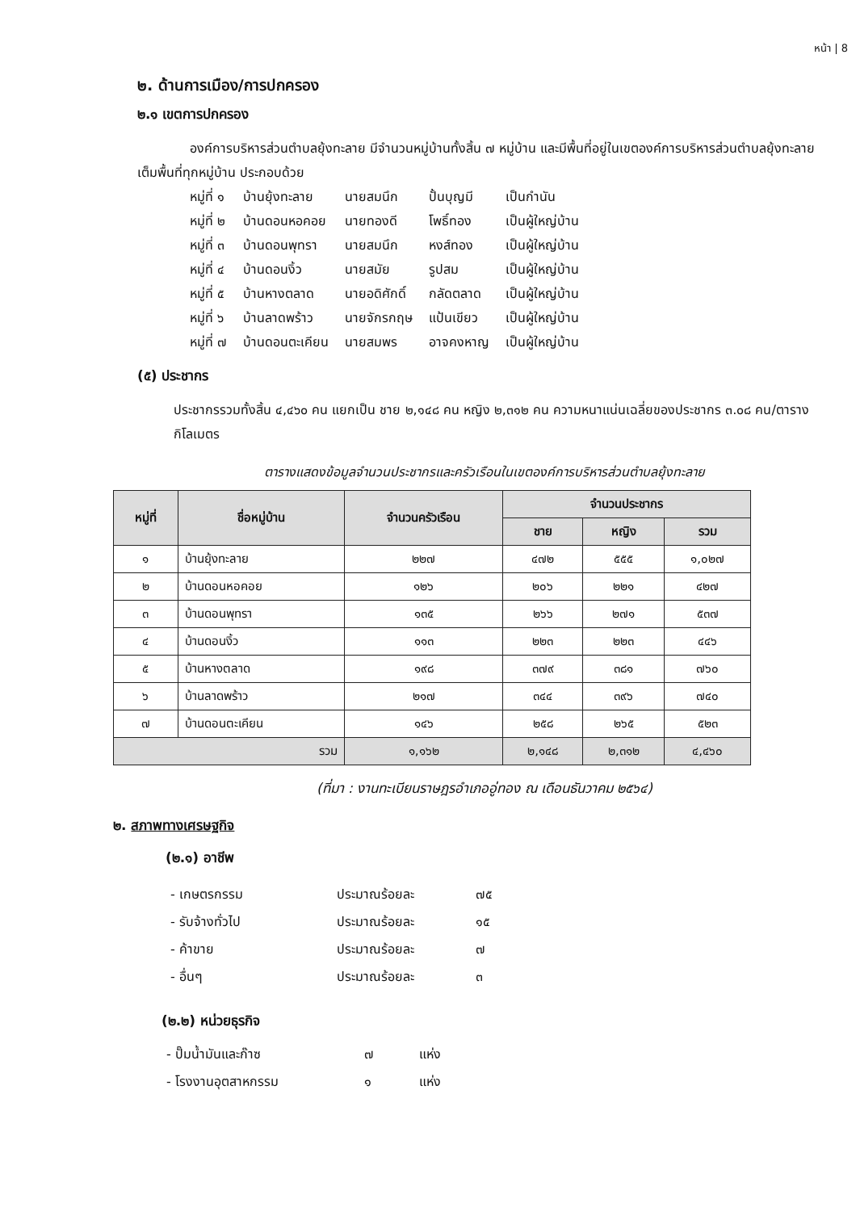หน้า | 8
๒. ด้านการเมือง/การปกครอง
๒.๑ เขตการปกครอง
องค์การบริหารส่วนตำบลยุ้งทะลาย มีจำนวนหมู่บ้านทั้งสิ้น ๗ หมู่บ้าน และมีพื้นที่อยู่ในเขตองค์การบริหารส่วนตำบลยุ้งทะลายเต็มพื้นที่ทุกหมู่บ้าน ประกอบด้วย
| หมู่ที่ ๑ | บ้านยุ้งทะลาย | นายสมนึก | ปั้นบุญมี | เป็นกำนัน |
| หมู่ที่ ๒ | บ้านดอนหอคอย | นายทองดี | โพธิ์ทอง | เป็นผู้ใหญ่บ้าน |
| หมู่ที่ ๓ | บ้านดอนพุทรา | นายสมนึก | หงส์ทอง | เป็นผู้ใหญ่บ้าน |
| หมู่ที่ ๔ | บ้านดอนงิ้ว | นายสมัย | รูปสม | เป็นผู้ใหญ่บ้าน |
| หมู่ที่ ๕ | บ้านหางตลาด | นายอดิศักดิ์ | กลัดตลาด | เป็นผู้ใหญ่บ้าน |
| หมู่ที่ ๖ | บ้านลาดพร้าว | นายจักรกฤษ | แป้นเขียว | เป็นผู้ใหญ่บ้าน |
| หมู่ที่ ๗ | บ้านดอนตะเคียน | นายสมพร | อาจคงหาญ | เป็นผู้ใหญ่บ้าน |
(๕) ประชากร
ประชากรรวมทั้งสิ้น ๔,๔๖๐ คน แยกเป็น ชาย ๒,๑๔๘ คน หญิง ๒,๓๑๒ คน ความหนาแน่นเฉลี่ยของประชากร ๓.๐๘ คน/ตารางกิโลเมตร
ตารางแสดงข้อมูลจำนวนประชากรและครัวเรือนในเขตองค์การบริหารส่วนตำบลยุ้งทะลาย
| หมู่ที่ | ชื่อหมู่บ้าน | จำนวนครัวเรือน | จำนวนประชากร | | |
| --- | --- | --- | --- | --- | --- |
| | | | ชาย | หญิง | รวม |
| ๑ | บ้านยุ้งทะลาย | ๒๒๗ | ๔๗๒ | ๕๕๕ | ๑,๐๒๗ |
| ๒ | บ้านดอนหอคอย | ๑๒๖ | ๒๐๖ | ๒๒๑ | ๔๒๗ |
| ๓ | บ้านดอนพุทรา | ๑๓๕ | ๒๖๖ | ๒๗๑ | ๕๓๗ |
| ๔ | บ้านดอนงิ้ว | ๑๑๓ | ๒๒๓ | ๒๒๓ | ๔๔๖ |
| ๕ | บ้านหางตลาด | ๑๙๘ | ๓๗๙ | ๓๘๑ | ๗๖๐ |
| ๖ | บ้านลาดพร้าว | ๒๑๗ | ๓๔๔ | ๓๙๖ | ๗๔๐ |
| ๗ | บ้านดอนตะเคียน | ๑๔๖ | ๒๕๘ | ๒๖๕ | ๕๒๓ |
| รวม | | ๑,๑๖๒ | ๒,๑๔๘ | ๒,๓๑๒ | ๔,๔๖๐ |
(ที่มา : งานทะเบียนราษฎรอำเภออู่ทอง ณ เดือนธันวาคม ๒๕๖๔)
๒. สภาพทางเศรษฐกิจ
(๒.๑) อาชีพ
| - เกษตรกรรม | ประมาณร้อยละ | ๗๕ |
| - รับจ้างทั่วไป | ประมาณร้อยละ | ๑๕ |
| - ค้าขาย | ประมาณร้อยละ | ๗ |
| - อื่นๆ | ประมาณร้อยละ | ๓ |
(๒.๒) หน่วยธุรกิจ
| - ปั๊มน้ำมันและก๊าซ | ๗ | แห่ง |
| - โรงงานอุตสาหกรรม | ๑ | แห่ง |